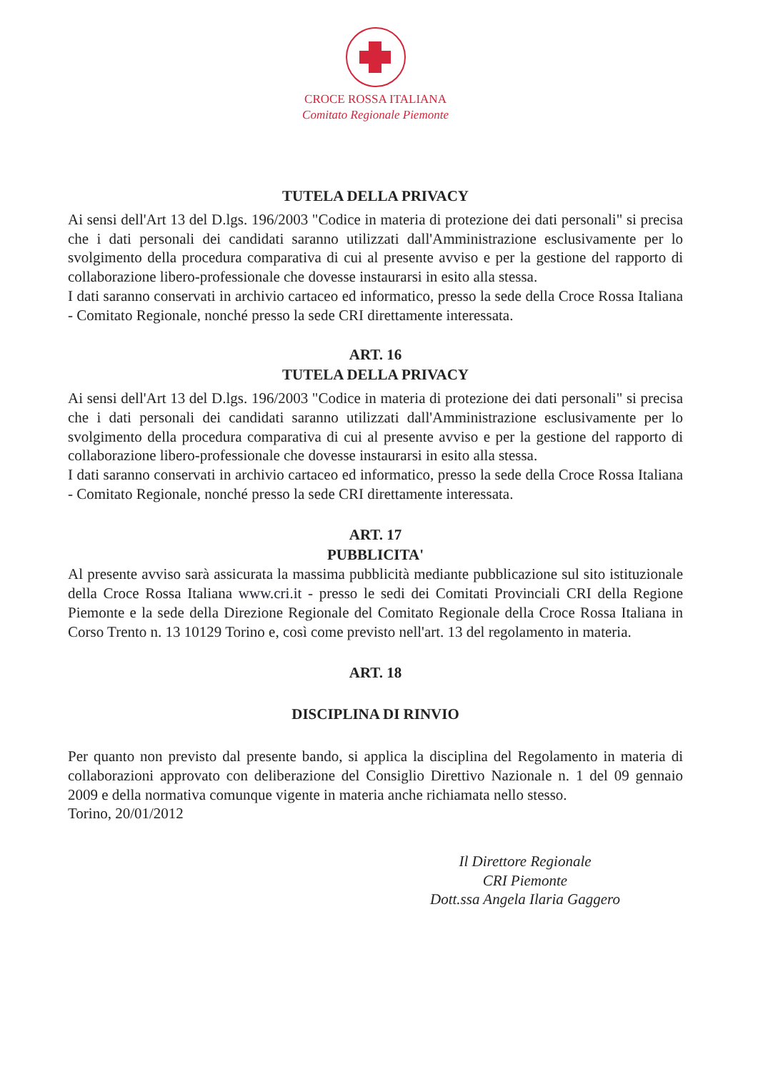CROCE ROSSA ITALIANA
Comitato Regionale Piemonte
TUTELA DELLA PRIVACY
Ai sensi dell'Art 13 del D.lgs. 196/2003 "Codice in materia di protezione dei dati personali" si precisa che i dati personali dei candidati saranno utilizzati dall'Amministrazione esclusivamente per lo svolgimento della procedura comparativa di cui al presente avviso e per la gestione del rapporto di collaborazione libero-professionale che dovesse instaurarsi in esito alla stessa.
I dati saranno conservati in archivio cartaceo ed informatico, presso la sede della Croce Rossa Italiana - Comitato Regionale, nonché presso la sede CRI direttamente interessata.
ART. 16
TUTELA DELLA PRIVACY
Ai sensi dell'Art 13 del D.lgs. 196/2003 "Codice in materia di protezione dei dati personali" si precisa che i dati personali dei candidati saranno utilizzati dall'Amministrazione esclusivamente per lo svolgimento della procedura comparativa di cui al presente avviso e per la gestione del rapporto di collaborazione libero-professionale che dovesse instaurarsi in esito alla stessa.
I dati saranno conservati in archivio cartaceo ed informatico, presso la sede della Croce Rossa Italiana - Comitato Regionale, nonché presso la sede CRI direttamente interessata.
ART. 17
PUBBLICITA'
Al presente avviso sarà assicurata la massima pubblicità mediante pubblicazione sul sito istituzionale della Croce Rossa Italiana www.cri.it - presso le sedi dei Comitati Provinciali CRI della Regione Piemonte e la sede della Direzione Regionale del Comitato Regionale della Croce Rossa Italiana in Corso Trento n. 13 10129 Torino e, così come previsto nell'art. 13 del regolamento in materia.
ART. 18
DISCIPLINA DI RINVIO
Per quanto non previsto dal presente bando, si applica la disciplina del Regolamento in materia di collaborazioni approvato con deliberazione del Consiglio Direttivo Nazionale n. 1 del 09 gennaio 2009 e della normativa comunque vigente in materia anche richiamata nello stesso.
Torino, 20/01/2012
Il Direttore Regionale
CRI Piemonte
Dott.ssa Angela Ilaria Gaggero